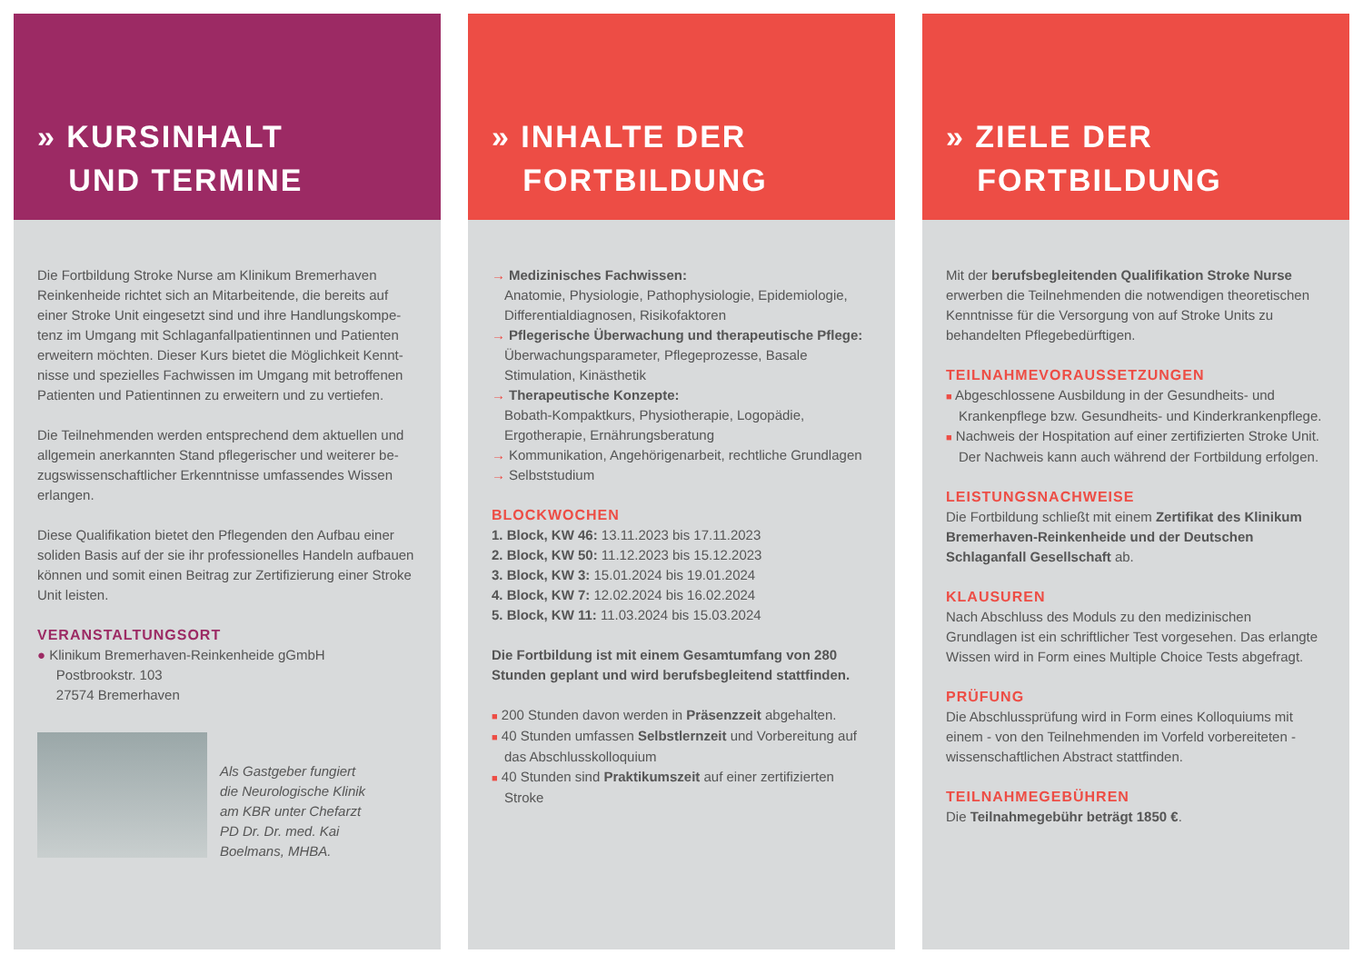» KURSINHALT
UND TERMINE
Die Fortbildung Stroke Nurse am Klinikum Bremerhaven Reinkenheide richtet sich an Mitarbeitende, die bereits auf einer Stroke Unit eingesetzt sind und ihre Handlungskompe­tenz im Umgang mit Schlaganfallpatientinnen und Patienten erweitern möchten. Dieser Kurs bietet die Möglichkeit Kennt­nisse und spezielles Fachwissen im Umgang mit betroffenen Patienten und Patientinnen zu erweitern und zu vertiefen.
Die Teilnehmenden werden entsprechend dem aktuellen und allgemein anerkannten Stand pflegerischer und weiterer be­zugswissenschaftlicher Erkenntnisse umfassendes Wissen erlangen.
Diese Qualifikation bietet den Pflegenden den Aufbau einer soliden Basis auf der sie ihr professionelles Handeln aufbau­en können und somit einen Beitrag zur Zertifizierung einer Stroke Unit leisten.
VERANSTALTUNGSORT
● Klinikum Bremerhaven-Reinkenheide gGmbH
Postbrookstr. 103
27574 Bremerhaven
Als Gastgeber fungiert
die Neurologische Klinik
am KBR unter Chefarzt
PD Dr. Dr. med. Kai
Boelmans, MHBA.
» INHALTE DER
FORTBILDUNG
→ Medizinisches Fachwissen:
Anatomie, Physiologie, Pathophysiologie, Epidemiologie, Differentialdiagnosen, Risikofaktoren
→ Pflegerische Überwachung und therapeutische Pflege:
Überwachungsparameter, Pflegeprozesse, Basale Stimulation, Kinästhetik
→ Therapeutische Konzepte:
Bobath-Kompaktkurs, Physiotherapie, Logopädie, Ergotherapie, Ernährungsberatung
→ Kommunikation, Angehörigenarbeit, rechtliche Grundlagen
→ Selbststudium
BLOCKWOCHEN
1. Block, KW 46: 13.11.2023 bis 17.11.2023
2. Block, KW 50: 11.12.2023 bis 15.12.2023
3. Block, KW 3: 15.01.2024 bis 19.01.2024
4. Block, KW 7: 12.02.2024 bis 16.02.2024
5. Block, KW 11: 11.03.2024 bis 15.03.2024
Die Fortbildung ist mit einem Gesamtumfang von 280 Stunden geplant und wird berufsbegleitend stattfinden.
■ 200 Stunden davon werden in Präsenzzeit abgehalten.
■ 40 Stunden umfassen Selbstlernzeit und Vorbereitung auf das Abschlusskolloquium
■ 40 Stunden sind Praktikumszeit auf einer zertifizierten Stroke
» ZIELE DER
FORTBILDUNG
Mit der berufsbegleitenden Qualifikation Stroke Nurse erwerben die Teilnehmenden die notwendigen theoretischen Kenntnisse für die Versorgung von auf Stroke Units zu behandelten Pflegebedürftigen.
TEILNAHMEVORAUSSETZUNGEN
■ Abgeschlossene Ausbildung in der Gesundheits- und Krankenpflege bzw. Gesundheits- und Kinderkrankenpflege.
■ Nachweis der Hospitation auf einer zertifizierten Stroke Unit. Der Nachweis kann auch während der Fortbildung erfolgen.
LEISTUNGSNACHWEISE
Die Fortbildung schließt mit einem Zertifikat des Klinikum Bremerhaven-Reinkenheide und der Deutschen Schlaganfall Gesellschaft ab.
KLAUSUREN
Nach Abschluss des Moduls zu den medizinischen Grundlagen ist ein schriftlicher Test vorgesehen. Das erlangte Wissen wird in Form eines Multiple Choice Tests abgefragt.
PRÜFUNG
Die Abschlussprüfung wird in Form eines Kolloquiums mit einem - von den Teilnehmenden im Vorfeld vorbereiteten - wissenschaftlichen Abstract stattfinden.
TEILNAHMEGEBÜHREN
Die Teilnahmegebühr beträgt 1850 €.